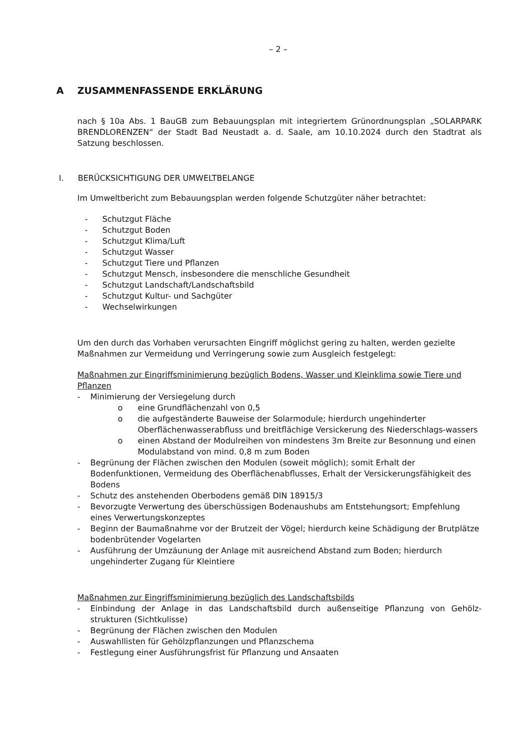– 2 –
A ZUSAMMENFASSENDE ERKLÄRUNG
nach § 10a Abs. 1 BauGB zum Bebauungsplan mit integriertem Grünordnungsplan „SOLARPARK BRENDLORENZEN“ der Stadt Bad Neustadt a. d. Saale, am 10.10.2024 durch den Stadtrat als Satzung beschlossen.
I. BERÜCKSICHTIGUNG DER UMWELTBELANGE
Im Umweltbericht zum Bebauungsplan werden folgende Schutzgüter näher betrachtet:
- Schutzgut Fläche
- Schutzgut Boden
- Schutzgut Klima/Luft
- Schutzgut Wasser
- Schutzgut Tiere und Pflanzen
- Schutzgut Mensch, insbesondere die menschliche Gesundheit
- Schutzgut Landschaft/Landschaftsbild
- Schutzgut Kultur- und Sachgüter
- Wechselwirkungen
Um den durch das Vorhaben verursachten Eingriff möglichst gering zu halten, werden gezielte Maßnahmen zur Vermeidung und Verringerung sowie zum Ausgleich festgelegt:
Maßnahmen zur Eingriffsminimierung bezüglich Bodens, Wasser und Kleinklima sowie Tiere und Pflanzen
- Minimierung der Versiegelung durch
o eine Grundflächenzahl von 0,5
o die aufgeständerte Bauweise der Solarmodule; hierdurch ungehinderter Oberflächenwasserabfluss und breitflächige Versickerung des Niederschlags-wassers
o einen Abstand der Modulreihen von mindestens 3m Breite zur Besonnung und einen Modulabstand von mind. 0,8 m zum Boden
- Begrünung der Flächen zwischen den Modulen (soweit möglich); somit Erhalt der Bodenfunktionen, Vermeidung des Oberflächenabflusses, Erhalt der Versickerungsfähigkeit des Bodens
- Schutz des anstehenden Oberbodens gemäß DIN 18915/3
- Bevorzugte Verwertung des überschüssigen Bodenaushubs am Entstehungsort; Empfehlung eines Verwertungskonzeptes
- Beginn der Baumaßnahme vor der Brutzeit der Vögel; hierdurch keine Schädigung der Brutplätze bodenbrütender Vogelarten
- Ausführung der Umzäunung der Anlage mit ausreichend Abstand zum Boden; hierdurch ungehinderter Zugang für Kleintiere
Maßnahmen zur Eingriffsminimierung bezüglich des Landschaftsbilds
- Einbindung der Anlage in das Landschaftsbild durch außenseitige Pflanzung von Gehölz-strukturen (Sichtkulisse)
- Begrünung der Flächen zwischen den Modulen
- Auswahllisten für Gehölzpflanzungen und Pflanzschema
- Festlegung einer Ausführungsfrist für Pflanzung und Ansaaten